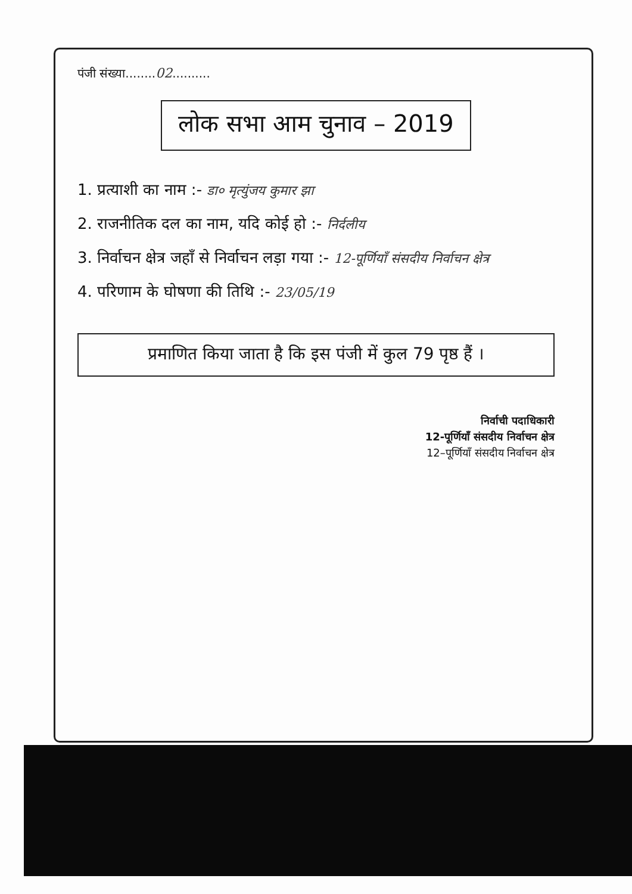पंजी संख्या........02..........
लोक सभा आम चुनाव – 2019
1. प्रत्याशी का नाम :- डा० मृत्युंजय कुमार झा
2. राजनीतिक दल का नाम, यदि कोई हो :- निर्दलीय
3. निर्वाचन क्षेत्र जहाँ से निर्वाचन लड़ा गया :- 12-पूर्णियाँ संसदीय निर्वाचन क्षेत्र
4. परिणाम के घोषणा की तिथि :- 23/05/19
प्रमाणित किया जाता है कि इस पंजी में कुल 79 पृष्ठ हैं ।
निर्वाची पदाधिकारी
12-पूर्णियाँ संसदीय निर्वाचन क्षेत्र
12–पूर्णियाँ संसदीय निर्वाचन क्षेत्र